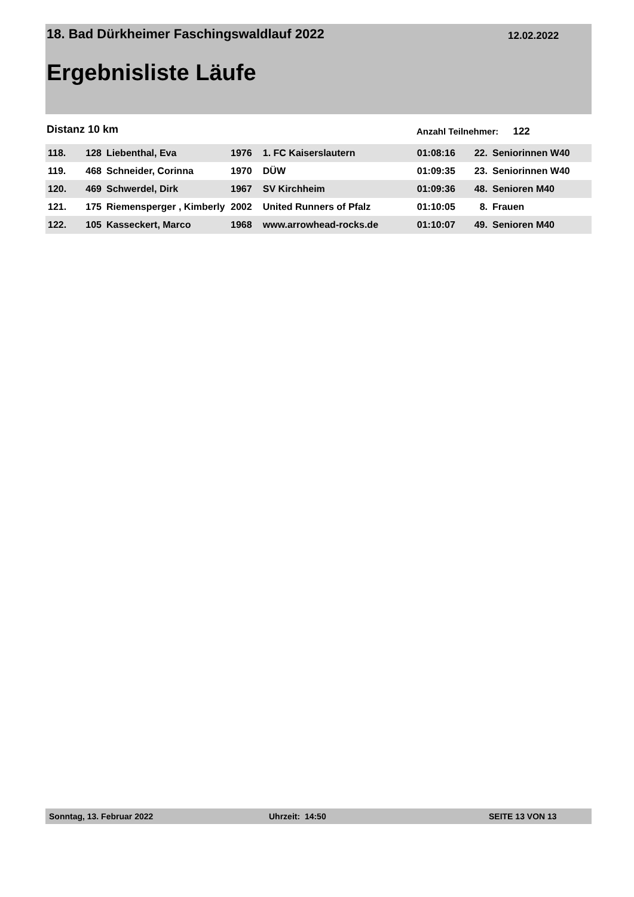18. Bad Dürkheimer Faschingswaldlauf 2022
12.02.2022
Ergebnisliste Läufe
Distanz 10 km Anzahl Teilnehmer: 122
| 118. | 128 | Liebenthal, Eva | 1976 | 1. FC Kaiserslautern | 01:08:16 | 22. | Seniorinnen W40 |
| 119. | 468 | Schneider, Corinna | 1970 | DÜW | 01:09:35 | 23. | Seniorinnen W40 |
| 120. | 469 | Schwerdel, Dirk | 1967 | SV Kirchheim | 01:09:36 | 48. | Senioren M40 |
| 121. | 175 | Riemensperger , Kimberly | 2002 | United Runners of Pfalz | 01:10:05 | 8. | Frauen |
| 122. | 105 | Kasseckert, Marco | 1968 | www.arrowhead-rocks.de | 01:10:07 | 49. | Senioren M40 |
Sonntag, 13. Februar 2022 Uhrzeit: 14:50 SEITE 13 VON 13